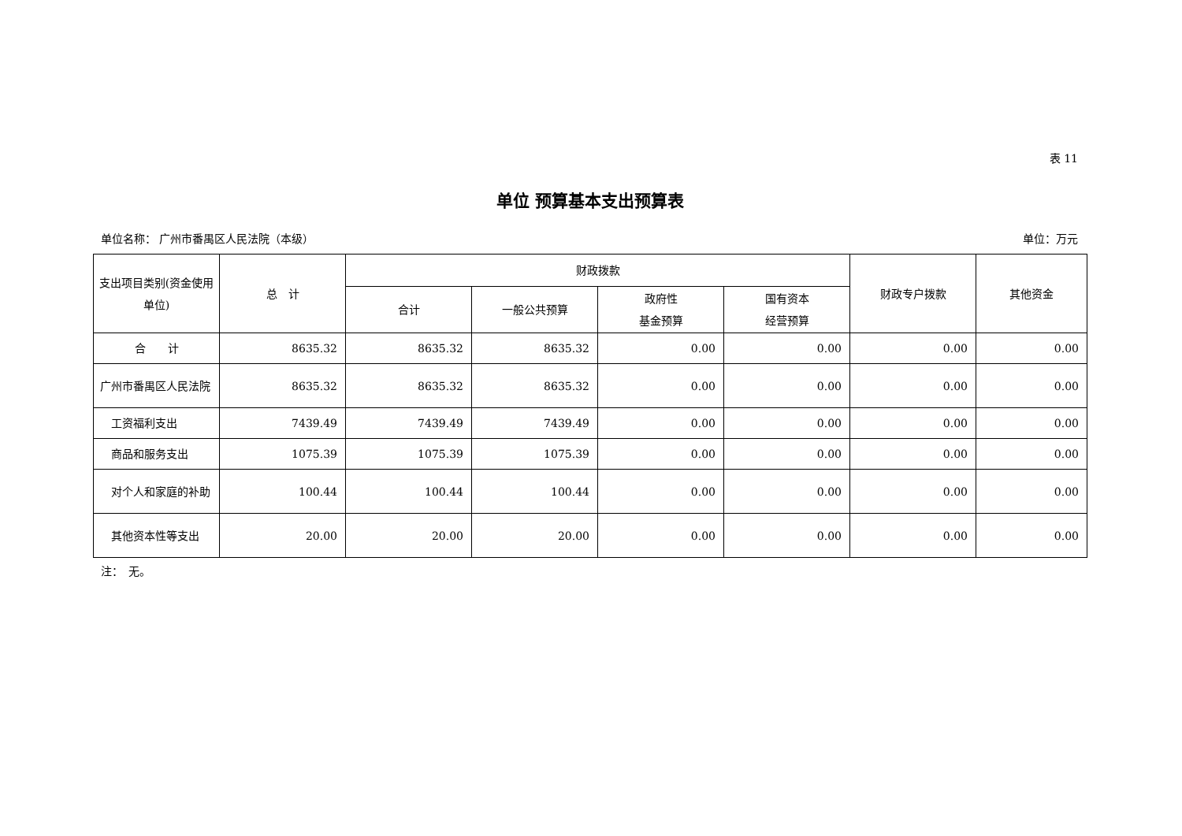表 11
单位 预算基本支出预算表
单位名称： 广州市番禺区人民法院（本级） 单位：万元
| 支出项目类别(资金使用单位) | 总 计 | 财政拨款 | | | | 财政专户拨款 | 其他资金 |
| --- | --- | --- | --- | --- | --- | --- | --- |
| | | 合计 | 一般公共预算 | 政府性 基金预算 | 国有资本 经营预算 | | |
| 合 计 | 8635.32 | 8635.32 | 8635.32 | 0.00 | 0.00 | 0.00 | 0.00 |
| 广州市番禺区人民法院 | 8635.32 | 8635.32 | 8635.32 | 0.00 | 0.00 | 0.00 | 0.00 |
| 工资福利支出 | 7439.49 | 7439.49 | 7439.49 | 0.00 | 0.00 | 0.00 | 0.00 |
| 商品和服务支出 | 1075.39 | 1075.39 | 1075.39 | 0.00 | 0.00 | 0.00 | 0.00 |
| 对个人和家庭的补助 | 100.44 | 100.44 | 100.44 | 0.00 | 0.00 | 0.00 | 0.00 |
| 其他资本性等支出 | 20.00 | 20.00 | 20.00 | 0.00 | 0.00 | 0.00 | 0.00 |
注：　无。